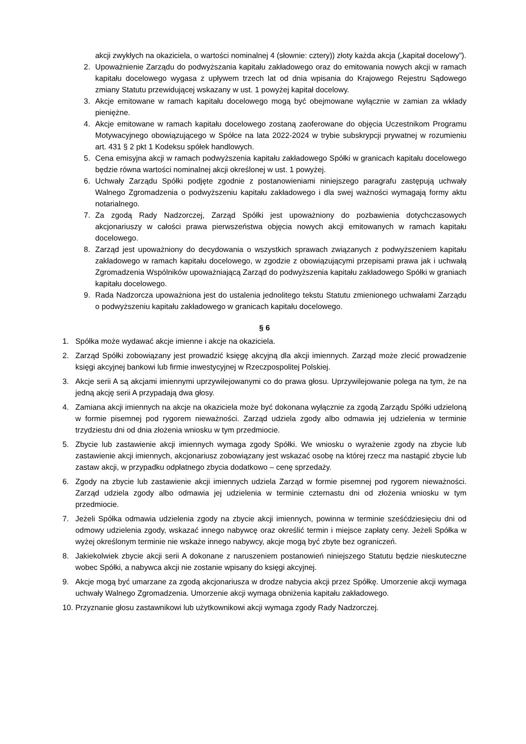akcji zwykłych na okaziciela, o wartości nominalnej 4 (słownie: cztery)) złoty każda akcja („kapitał docelowy”).
2. Upoważnienie Zarządu do podwyższania kapitału zakładowego oraz do emitowania nowych akcji w ramach kapitału docelowego wygasa z upływem trzech lat od dnia wpisania do Krajowego Rejestru Sądowego zmiany Statutu przewidującej wskazany w ust. 1 powyżej kapitał docelowy.
3. Akcje emitowane w ramach kapitału docelowego mogą być obejmowane wyłącznie w zamian za wkłady pieniężne.
4. Akcje emitowane w ramach kapitału docelowego zostaną zaoferowane do objęcia Uczestnikom Programu Motywacyjnego obowiązującego w Spółce na lata 2022-2024 w trybie subskrypcji prywatnej w rozumieniu art. 431 § 2 pkt 1 Kodeksu spółek handlowych.
5. Cena emisyjna akcji w ramach podwyższenia kapitału zakładowego Spółki w granicach kapitału docelowego będzie równa wartości nominalnej akcji określonej w ust. 1 powyżej.
6. Uchwały Zarządu Spółki podjęte zgodnie z postanowieniami niniejszego paragrafu zastępują uchwały Walnego Zgromadzenia o podwyższeniu kapitału zakładowego i dla swej ważności wymagają formy aktu notarialnego.
7. Za zgodą Rady Nadzorczej, Zarząd Spółki jest upoważniony do pozbawienia dotychczasowych akcjonariuszy w całości prawa pierwszeństwa objęcia nowych akcji emitowanych w ramach kapitału docelowego.
8. Zarząd jest upoważniony do decydowania o wszystkich sprawach związanych z podwyższeniem kapitału zakładowego w ramach kapitału docelowego, w zgodzie z obowiązującymi przepisami prawa jak i uchwałą Zgromadzenia Wspólników upoważniającą Zarząd do podwyższenia kapitału zakładowego Spółki w graniach kapitału docelowego.
9. Rada Nadzorcza upoważniona jest do ustalenia jednolitego tekstu Statutu zmienionego uchwałami Zarządu o podwyższeniu kapitału zakładowego w granicach kapitału docelowego.
§ 6
1. Spółka może wydawać akcje imienne i akcje na okaziciela.
2. Zarząd Spółki zobowiązany jest prowadzić księgę akcyjną dla akcji imiennych. Zarząd może zlecić prowadzenie księgi akcyjnej bankowi lub firmie inwestycyjnej w Rzeczpospolitej Polskiej.
3. Akcje serii A są akcjami imiennymi uprzywilejowanymi co do prawa głosu. Uprzywilejowanie polega na tym, że na jedną akcję serii A przypadają dwa głosy.
4. Zamiana akcji imiennych na akcje na okaziciela może być dokonana wyłącznie za zgodą Zarządu Spółki udzieloną w formie pisemnej pod rygorem nieważności. Zarząd udziela zgody albo odmawia jej udzielenia w terminie trzydziestu dni od dnia złożenia wniosku w tym przedmiocie.
5. Zbycie lub zastawienie akcji imiennych wymaga zgody Spółki. We wniosku o wyrażenie zgody na zbycie lub zastawienie akcji imiennych, akcjonariusz zobowiązany jest wskazać osobę na której rzecz ma nastąpić zbycie lub zastaw akcji, w przypadku odpłatnego zbycia dodatkowo – cenę sprzedaży.
6. Zgody na zbycie lub zastawienie akcji imiennych udziela Zarząd w formie pisemnej pod rygorem nieważności. Zarząd udziela zgody albo odmawia jej udzielenia w terminie czternastu dni od złożenia wniosku w tym przedmiocie.
7. Jeżeli Spółka odmawia udzielenia zgody na zbycie akcji imiennych, powinna w terminie sześćdziesięciu dni od odmowy udzielenia zgody, wskazać innego nabywcę oraz określić termin i miejsce zapłaty ceny. Jeżeli Spółka w wyżej określonym terminie nie wskaże innego nabywcy, akcje mogą być zbyte bez ograniczeń.
8. Jakiekolwiek zbycie akcji serii A dokonane z naruszeniem postanowień niniejszego Statutu będzie nieskuteczne wobec Spółki, a nabywca akcji nie zostanie wpisany do księgi akcyjnej.
9. Akcje mogą być umarzane za zgodą akcjonariusza w drodze nabycia akcji przez Spółkę. Umorzenie akcji wymaga uchwały Walnego Zgromadzenia. Umorzenie akcji wymaga obniżenia kapitału zakładowego.
10. Przyznanie głosu zastawnikowi lub użytkownikowi akcji wymaga zgody Rady Nadzorczej.